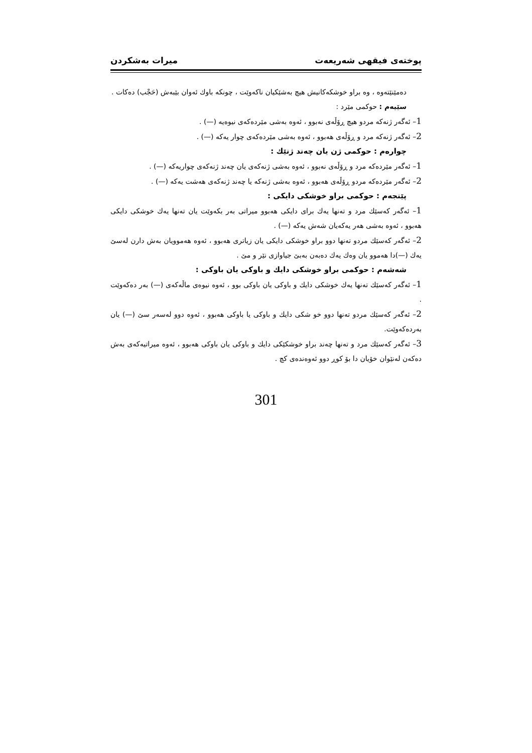پوختەی فیقهی شەریعەت میرات بەشكردن
دەمێنێتەوە ، وە براو خوشكەكانیش هیچ بەشێكیان ناكەوێت ، چونكە باوك ئەوان بێبەش (حَجْب) دەكات .
سێیەم : حوكمی مێرد :
1– ئەگەر ژنەكە مردو هیچ ڕۆڵەی نەبوو ، ئەوە بەشی مێردەكەی نیوەیە (—) .
2– ئەگەر ژنەكە مرد و ڕۆڵەی هەبوو ، ئەوە بەشی مێردەكەی چوار یەكە (—) .
چوارەم : حوكمی ژن یان چەند ژنێك :
1– ئەگەر مێردەكە مرد و ڕۆڵەی نەبوو ، ئەوە بەشی ژنەكەی یان چەند ژنەكەی چواریەكە (—) .
2– ئەگەر مێردەكە مردو ڕۆڵەی هەبوو ، ئەوە بەشی ژنەكە یا چەند ژنەكەی هەشت یەكە (—) .
پێنجەم : حوكمی براو خوشكی دایكی :
1– ئەگەر كەسێك مرد و تەنها یەك برای دایكی هەبوو میراتی بەر بكەوێت یان تەنها یەك خوشكی دایكی هەبوو ، ئەوە بەشی هەر یەكەیان شەش یەكە (—) .
2– ئەگەر كەسێك مردو تەنها دوو براو خوشكی دایكی یان زیاتری هەبوو ، ئەوە هەموویان بەش دارن لەسێ یەك (—)دا هەموو یان وەك یەك دەبەن بەبێ جیاوازی نێر و مێ .
شەشەم : حوكمی براو خوشكی دایك و باوكی یان باوكی :
1– ئەگەر كەسێك تەنها یەك خوشكی دایك و باوكی یان باوكی بوو ، ئەوە نیوەی ماڵەكەی (—) بەر دەكەوێت .
2– ئەگەر كەسێك مردو تەنها دوو خو شكی دایك و باوكی یا باوكی هەبوو ، ئەوە دوو لەسەر سێ (—) یان بەردەكەوێت.
3– ئەگەر كەسێك مرد و تەنها چەند براو خوشكێكی دایك و باوكی یان باوكی هەبوو ، ئەوە میراتیەكەی بەش دەكەن لەنێوان خۆیان دا بۆ كوڕ دوو ئەوەندەی كچ .
301